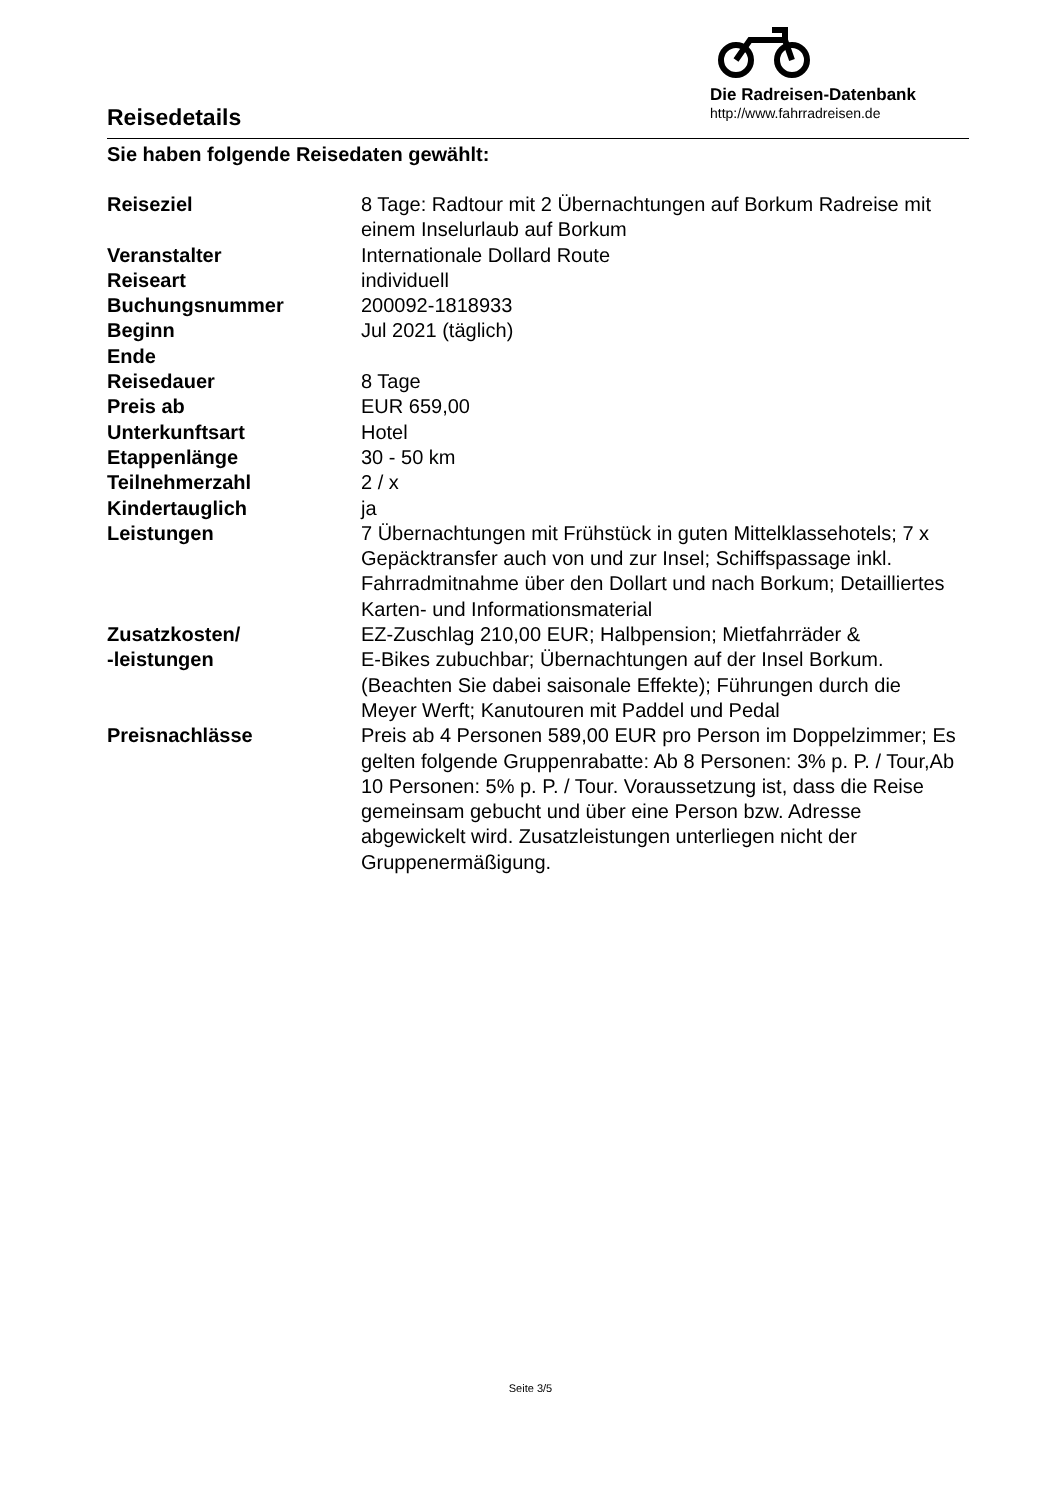Reisedetails
Die Radreisen-Datenbank
http://www.fahrradreisen.de
Sie haben folgende Reisedaten gewählt:
| Reiseziel | 8 Tage: Radtour mit 2 Übernachtungen auf Borkum Radreise mit einem Inselurlaub auf Borkum |
| Veranstalter | Internationale Dollard Route |
| Reiseart | individuell |
| Buchungsnummer | 200092-1818933 |
| Beginn | Jul 2021 (täglich) |
| Ende | |
| Reisedauer | 8 Tage |
| Preis ab | EUR 659,00 |
| Unterkunftsart | Hotel |
| Etappenlänge | 30 - 50 km |
| Teilnehmerzahl | 2 / x |
| Kindertauglich | ja |
| Leistungen | 7 Übernachtungen mit Frühstück in guten Mittelklassehotels; 7 x Gepäcktransfer auch von und zur Insel; Schiffspassage inkl. Fahrradmitnahme über den Dollart und nach Borkum; Detailliertes Karten- und Informationsmaterial |
| Zusatzkosten/ -leistungen | EZ-Zuschlag 210,00 EUR; Halbpension; Mietfahrräder & E-Bikes zubuchbar; Übernachtungen auf der Insel Borkum. (Beachten Sie dabei saisonale Effekte); Führungen durch die Meyer Werft; Kanutouren mit Paddel und Pedal |
| Preisnachlässe | Preis ab 4 Personen 589,00 EUR pro Person im Doppelzimmer; Es gelten folgende Gruppenrabatte: Ab 8 Personen: 3% p. P. / Tour,Ab 10 Personen: 5% p. P. / Tour. Voraussetzung ist, dass die Reise gemeinsam gebucht und über eine Person bzw. Adresse abgewickelt wird. Zusatzleistungen unterliegen nicht der Gruppenermäßigung. |
Seite 3/5